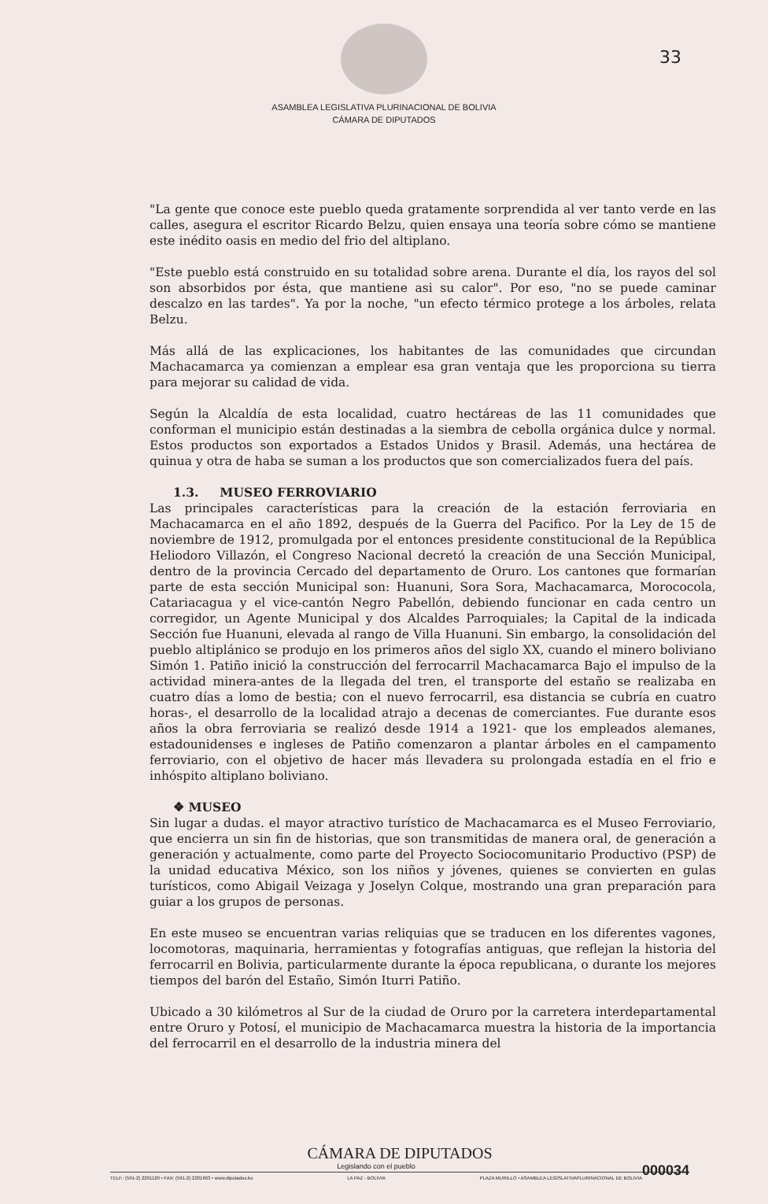33
ASAMBLEA LEGISLATIVA PLURINACIONAL DE BOLIVIA
CÁMARA DE DIPUTADOS
"La gente que conoce este pueblo queda gratamente sorprendida al ver tanto verde en las calles, asegura el escritor Ricardo Belzu, quien ensaya una teoría sobre cómo se mantiene este inédito oasis en medio del frio del altiplano.
"Este pueblo está construido en su totalidad sobre arena. Durante el día, los rayos del sol son absorbidos por ésta, que mantiene asi su calor". Por eso, "no se puede caminar descalzo en las tardes". Ya por la noche, "un efecto térmico protege a los árboles, relata Belzu.
Más allá de las explicaciones, los habitantes de las comunidades que circundan Machacamarca ya comienzan a emplear esa gran ventaja que les proporciona su tierra para mejorar su calidad de vida.
Según la Alcaldía de esta localidad, cuatro hectáreas de las 11 comunidades que conforman el municipio están destinadas a la siembra de cebolla orgánica dulce y normal. Estos productos son exportados a Estados Unidos y Brasil. Además, una hectárea de quinua y otra de haba se suman a los productos que son comercializados fuera del país.
1.3. MUSEO FERROVIARIO
Las principales características para la creación de la estación ferroviaria en Machacamarca en el año 1892, después de la Guerra del Pacifico. Por la Ley de 15 de noviembre de 1912, promulgada por el entonces presidente constitucional de la República Heliodoro Villazón, el Congreso Nacional decretó la creación de una Sección Municipal, dentro de la provincia Cercado del departamento de Oruro. Los cantones que formarían parte de esta sección Municipal son: Huanuni, Sora Sora, Machacamarca, Morococola, Catariacagua y el vice-cantón Negro Pabellón, debiendo funcionar en cada centro un corregidor, un Agente Municipal y dos Alcaldes Parroquiales; la Capital de la indicada Sección fue Huanuni, elevada al rango de Villa Huanuni. Sin embargo, la consolidación del pueblo altiplánico se produjo en los primeros años del siglo XX, cuando el minero boliviano Simón 1. Patiño inició la construcción del ferrocarril Machacamarca Bajo el impulso de la actividad minera-antes de la llegada del tren, el transporte del estaño se realizaba en cuatro días a lomo de bestia; con el nuevo ferrocarril, esa distancia se cubría en cuatro horas-, el desarrollo de la localidad atrajo a decenas de comerciantes. Fue durante esos años la obra ferroviaria se realizó desde 1914 a 1921- que los empleados alemanes, estadounidenses e ingleses de Patiño comenzaron a plantar árboles en el campamento ferroviario, con el objetivo de hacer más llevadera su prolongada estadía en el frio e inhóspito altiplano boliviano.
❖ MUSEO
Sin lugar a dudas. el mayor atractivo turístico de Machacamarca es el Museo Ferroviario, que encierra un sin fin de historias, que son transmitidas de manera oral, de generación a generación y actualmente, como parte del Proyecto Sociocomunitario Productivo (PSP) de la unidad educativa México, son los niños y jóvenes, quienes se convierten en gulas turísticos, como Abigail Veizaga y Joselyn Colque, mostrando una gran preparación para guiar a los grupos de personas.
En este museo se encuentran varias reliquias que se traducen en los diferentes vagones, locomotoras, maquinaria, herramientas y fotografías antiguas, que reflejan la historia del ferrocarril en Bolivia, particularmente durante la época republicana, o durante los mejores tiempos del barón del Estaño, Simón Iturri Patiño.
Ubicado a 30 kilómetros al Sur de la ciudad de Oruro por la carretera interdepartamental entre Oruro y Potosí, el municipio de Machacamarca muestra la historia de la importancia del ferrocarril en el desarrollo de la industria minera del
CÁMARA DE DIPUTADOS
Legislando con el pueblo 000034
TELF.: (591-2) 2201120 • FAX: (591-2) 2201663 • www.diputados.bo LA PAZ - BOLIVIA PLAZA MURILLO • ASAMBLEA LEGISLATIVAPLURINACIONAL DE BOLIVIA